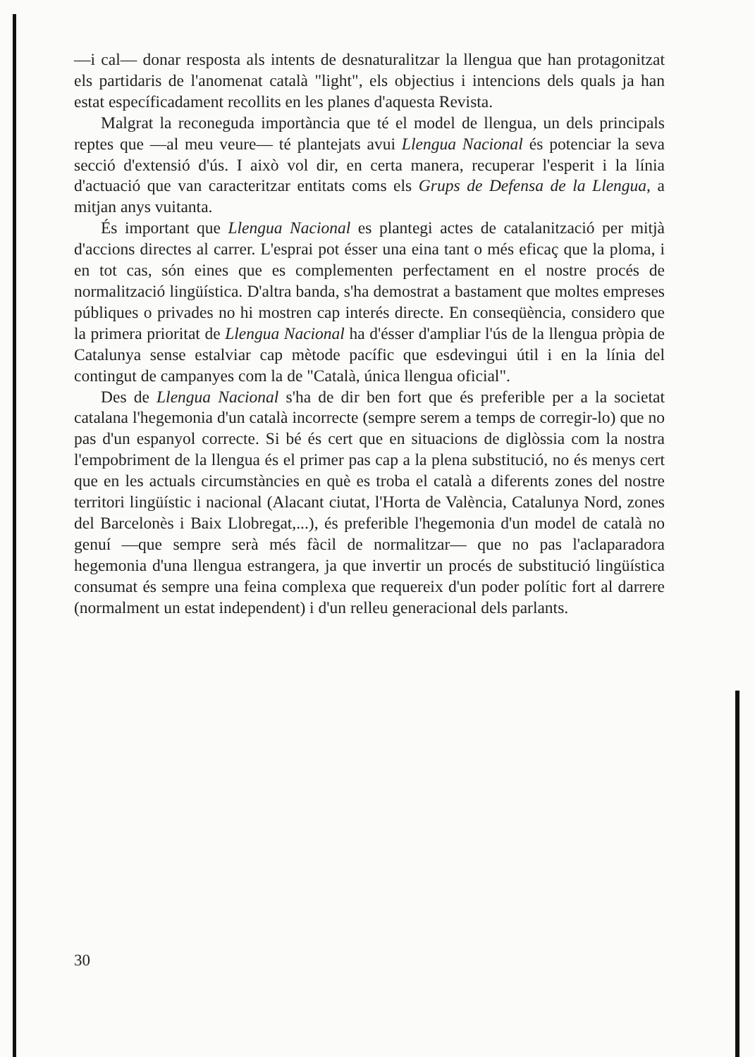—i cal— donar resposta als intents de desnaturalitzar la llengua que han protagonitzat els partidaris de l'anomenat català "light", els objectius i intencions dels quals ja han estat específicadament recollits en les planes d'aquesta Revista.
Malgrat la reconeguda importància que té el model de llengua, un dels principals reptes que —al meu veure— té plantejats avui Llengua Nacional és potenciar la seva secció d'extensió d'ús. I això vol dir, en certa manera, recuperar l'esperit i la línia d'actuació que van caracteritzar entitats coms els Grups de Defensa de la Llengua, a mitjan anys vuitanta.
És important que Llengua Nacional es plantegi actes de catalanització per mitjà d'accions directes al carrer. L'esprai pot ésser una eina tant o més eficaç que la ploma, i en tot cas, són eines que es complementen perfectament en el nostre procés de normalització lingüística. D'altra banda, s'ha demostrat a bastament que moltes empreses públiques o privades no hi mostren cap interés directe. En conseqüència, considero que la primera prioritat de Llengua Nacional ha d'ésser d'ampliar l'ús de la llengua pròpia de Catalunya sense estalviar cap mètode pacífic que esdevingui útil i en la línia del contingut de campanyes com la de "Català, única llengua oficial".
Des de Llengua Nacional s'ha de dir ben fort que és preferible per a la societat catalana l'hegemonia d'un català incorrecte (sempre serem a temps de corregir-lo) que no pas d'un espanyol correcte. Si bé és cert que en situacions de diglòssia com la nostra l'empobriment de la llengua és el primer pas cap a la plena substitució, no és menys cert que en les actuals circumstàncies en què es troba el català a diferents zones del nostre territori lingüístic i nacional (Alacant ciutat, l'Horta de València, Catalunya Nord, zones del Barcelonès i Baix Llobregat,...), és preferible l'hegemonia d'un model de català no genuí —que sempre serà més fàcil de normalitzar— que no pas l'aclaparadora hegemonia d'una llengua estrangera, ja que invertir un procés de substitució lingüística consumat és sempre una feina complexa que requereix d'un poder polític fort al darrere (normalment un estat independent) i d'un relleu generacional dels parlants.
30